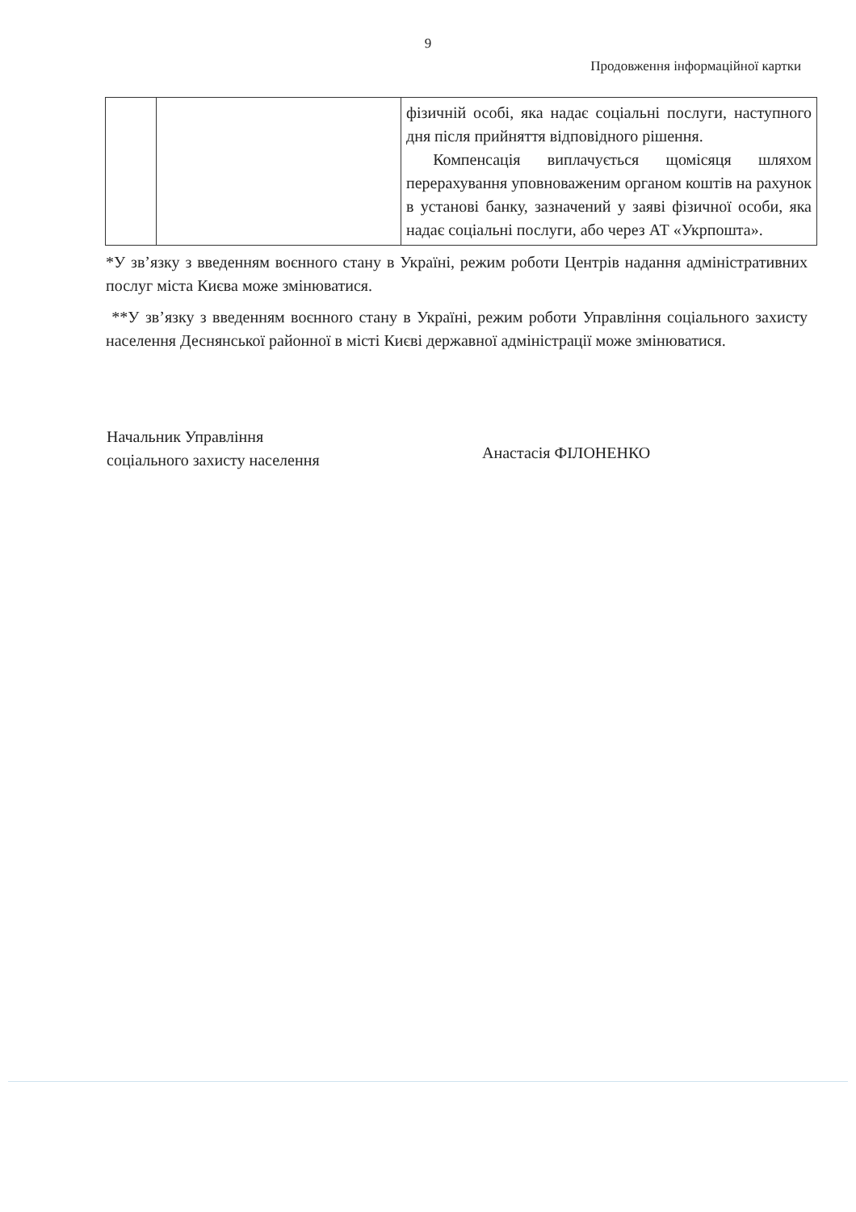9
Продовження інформаційної картки
| | | фізичній особі, яка надає соціальні послуги, наступного дня після прийняття відповідного рішення. Компенсація виплачується щомісяця шляхом перерахування уповноваженим органом коштів на рахунок в установі банку, зазначений у заяві фізичної особи, яка надає соціальні послуги, або через АТ «Укрпошта». |
*У зв’язку з введенням воєнного стану в Україні, режим роботи Центрів надання адміністративних послуг міста Києва може змінюватися.
**У зв’язку з введенням воєнного стану в Україні, режим роботи Управління соціального захисту населення Деснянської районної в місті Києві державної адміністрації може змінюватися.
Начальник Управління
соціального захисту населення
Анастасія ФІЛОНЕНКО